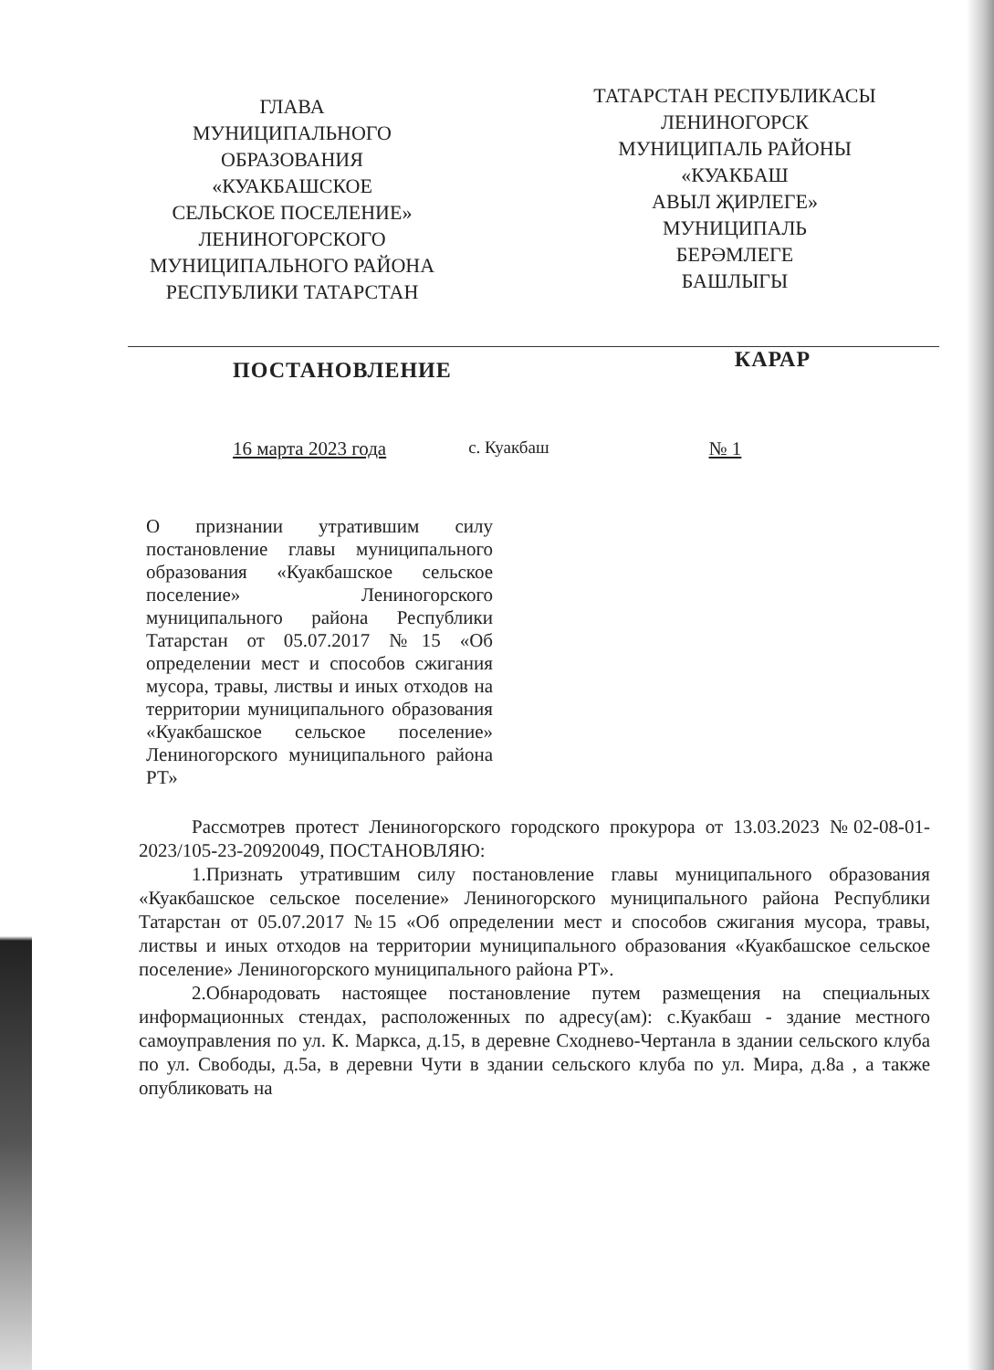ГЛАВА
МУНИЦИПАЛЬНОГО
ОБРАЗОВАНИЯ
«КУАКБАШСКОЕ
СЕЛЬСКОЕ ПОСЕЛЕНИЕ»
ЛЕНИНОГОРСКОГО
МУНИЦИПАЛЬНОГО РАЙОНА
РЕСПУБЛИКИ ТАТАРСТАН
ТАТАРСТАН РЕСПУБЛИКАСЫ
ЛЕНИНОГОРСК
МУНИЦИПАЛЬ РАЙОНЫ
«КУАКБАШ
АВЫЛ ҖИРЛЕГЕ»
МУНИЦИПАЛЬ
БЕРӘМЛЕГЕ
БАШЛЫГЫ
ПОСТАНОВЛЕНИЕ
КАРАР
16 марта 2023 года с. Куакбаш № 1
О признании утратившим силу постановление главы муниципального образования «Куакбашское сельское поселение» Лениногорского муниципального района Республики Татарстан от 05.07.2017 №15 «Об определении мест и способов сжигания мусора, травы, листвы и иных отходов на территории муниципального образования «Куакбашское сельское поселение» Лениногорского муниципального района РТ»
Рассмотрев протест Лениногорского городского прокурора от 13.03.2023 №02-08-01-2023/105-23-20920049, ПОСТАНОВЛЯЮ:
1.Признать утратившим силу постановление главы муниципального образования «Куакбашское сельское поселение» Лениногорского муниципального района Республики Татарстан от 05.07.2017 №15 «Об определении мест и способов сжигания мусора, травы, листвы и иных отходов на территории муниципального образования «Куакбашское сельское поселение» Лениногорского муниципального района РТ».
2.Обнародовать настоящее постановление путем размещения на специальных информационных стендах, расположенных по адресу(ам): с.Куакбаш - здание местного самоуправления по ул. К. Маркса, д.15, в деревне Сходнево-Чертанла в здании сельского клуба по ул. Свободы, д.5а, в деревни Чути в здании сельского клуба по ул. Мира, д.8а , а также опубликовать на